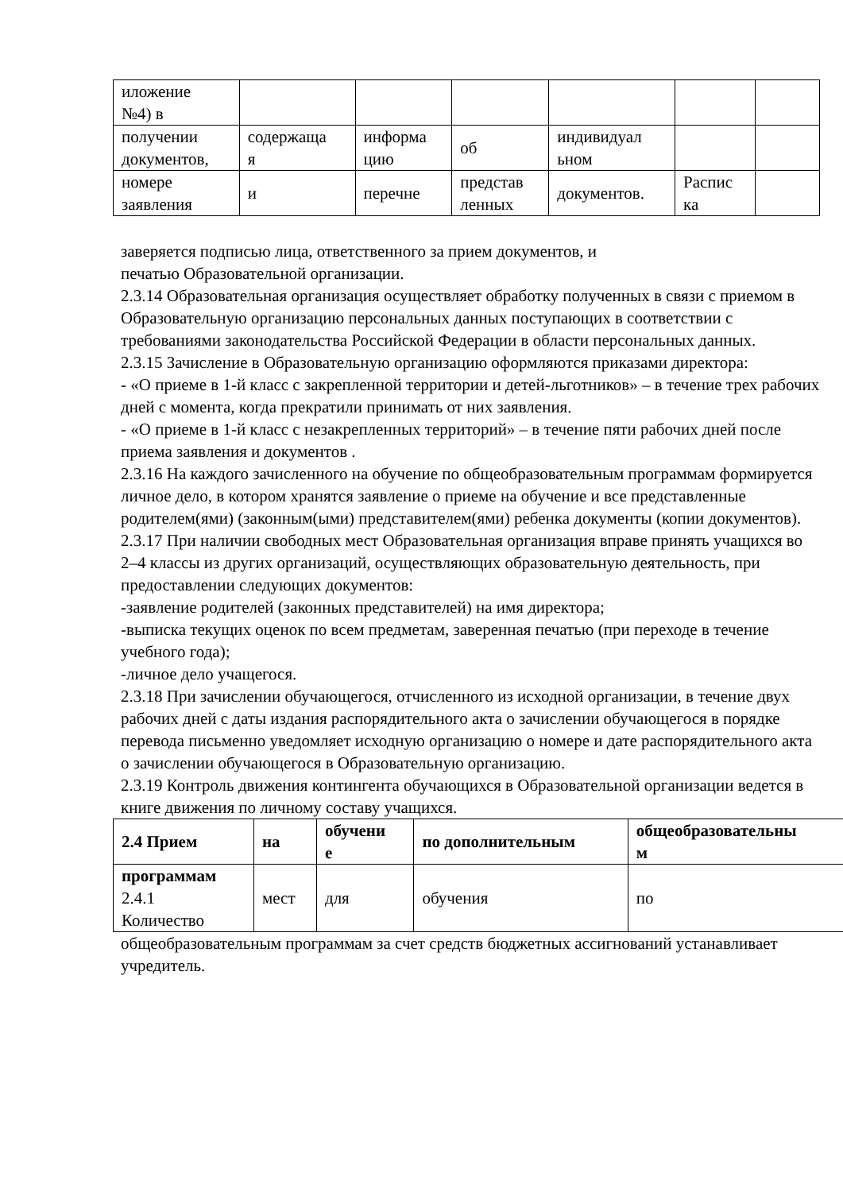| иложение №4) в | | | | | | |
| получении документов, | содержаща я | информа цию | об | индивидуал ьном | | |
| номере заявления | и | перечне | представ ленных | документов. | Распис ка | |
заверяется подписью лица, ответственного за прием документов, и
печатью Образовательной организации.
2.3.14 Образовательная организация осуществляет обработку полученных в связи с приемом в Образовательную организацию персональных данных поступающих в соответствии с требованиями законодательства Российской Федерации в области персональных данных.
2.3.15 Зачисление в Образовательную организацию оформляются приказами директора:
- «О приеме в 1-й класс с закрепленной территории и детей-льготников» – в течение трех рабочих дней с момента, когда прекратили принимать от них заявления.
- «О приеме в 1-й класс с незакрепленных территорий» – в течение пяти рабочих дней после приема заявления и документов .
2.3.16 На каждого зачисленного на обучение по общеобразовательным программам формируется личное дело, в котором хранятся заявление о приеме на обучение и все представленные родителем(ями) (законным(ыми) представителем(ями) ребенка документы (копии документов).
2.3.17 При наличии свободных мест Образовательная организация вправе принять учащихся во 2–4 классы из других организаций, осуществляющих образовательную деятельность, при предоставлении следующих документов:
-заявление родителей (законных представителей) на имя директора;
-выписка текущих оценок по всем предметам, заверенная печатью (при переходе в течение учебного года);
-личное дело учащегося.
2.3.18 При зачислении обучающегося, отчисленного из исходной организации, в течение двух рабочих дней с даты издания распорядительного акта о зачислении обучающегося в порядке перевода письменно уведомляет исходную организацию о номере и дате распорядительного акта о зачислении обучающегося в Образовательную организацию.
2.3.19 Контроль движения контингента обучающихся в Образовательной организации ведется в книге движения по личному составу учащихся.
| 2.4 Прием | на | обучени е | по дополнительным | общеобразовательны м |
| программам 2.4.1 Количество | мест | для | обучения | по |
общеобразовательным программам за счет средств бюджетных ассигнований устанавливает учредитель.